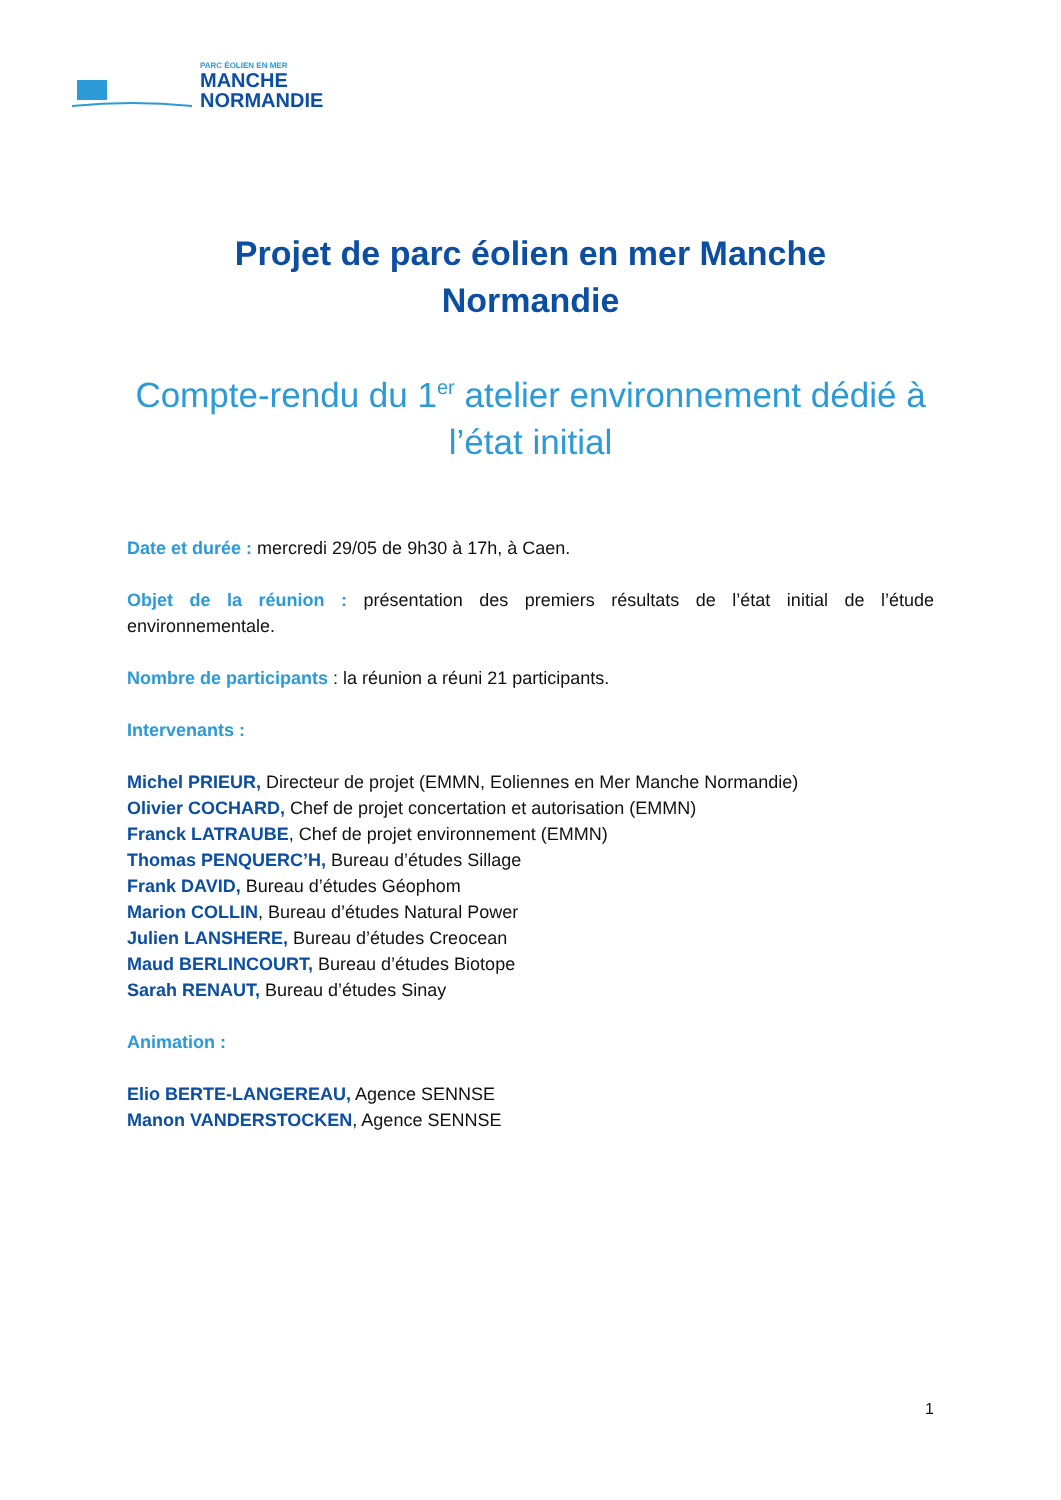PARC ÉOLIEN EN MER
MANCHE
NORMANDIE
Projet de parc éolien en mer Manche
Normandie
Compte-rendu du 1<sup>er</sup> atelier environnement dédié à
l’état initial
Date et durée : mercredi 29/05 de 9h30 à 17h, à Caen.
Objet de la réunion : présentation des premiers résultats de l’état initial de l’étude environnementale.
Nombre de participants : la réunion a réuni 21 participants.
Intervenants :
Michel PRIEUR, Directeur de projet (EMMN, Eoliennes en Mer Manche Normandie)
Olivier COCHARD, Chef de projet concertation et autorisation (EMMN)
Franck LATRAUBE, Chef de projet environnement (EMMN)
Thomas PENQUERC’H, Bureau d’études Sillage
Frank DAVID, Bureau d’études Géophom
Marion COLLIN, Bureau d’études Natural Power
Julien LANSHERE, Bureau d’études Creocean
Maud BERLINCOURT, Bureau d’études Biotope
Sarah RENAUT, Bureau d’études Sinay
Animation :
Elio BERTE-LANGEREAU, Agence SENNSE
Manon VANDERSTOCKEN, Agence SENNSE
1